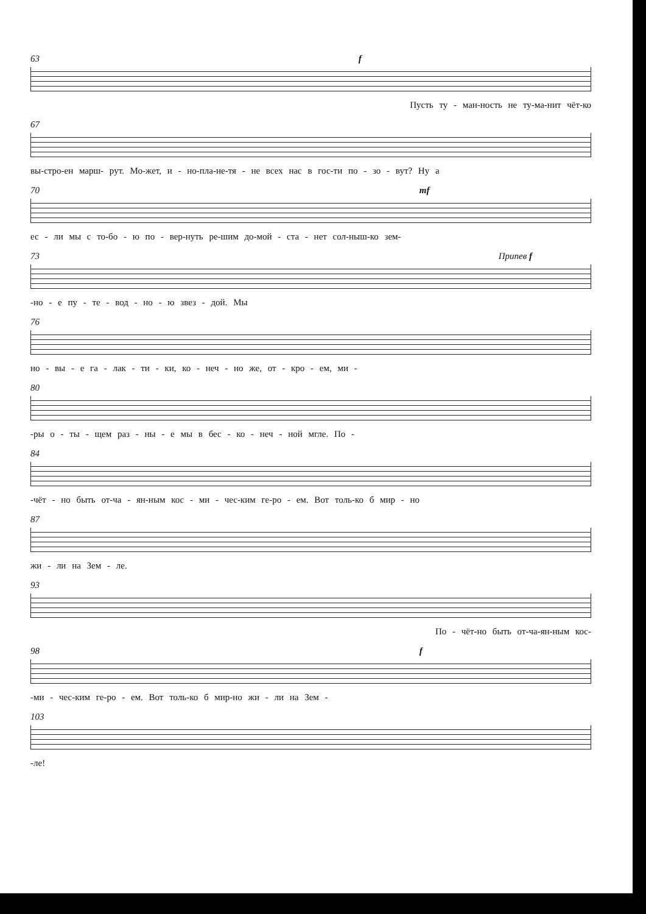63 f
Пусть ту - ман-ность не ту-ма-нит чёт-ко
67
вы-стро-ен марш- рут. Мо-жет, и - но-пла-не-тя - не всех нас в гос-ти по - зо - вут? Ну а
70 mf
ес - ли мы с то-бо - ю по - вер-нуть ре-шим до-мой - ста - нет сол-ныш-ко зем-
73 Припев f
-но - е пу - те - вод - но - ю звез - дой. Мы
76
но - вы - е га - лак - ти - ки, ко - неч - но же, от - кро - ем, ми -
80
-ры о - ты - щем раз - ны - е мы в бес - ко - неч - ной мгле. По -
84
-чёт - но быть от-ча - ян-ным кос - ми - чес-ким ге-ро - ем. Вот толь-ко б мир - но
87
жи - ли на Зем - ле.
93
По - чёт-но быть от-ча-ян-ным кос-
98 f
-ми - чес-ким ге-ро - ем. Вот толь-ко б мир-но жи - ли на Зем -
103
-ле!